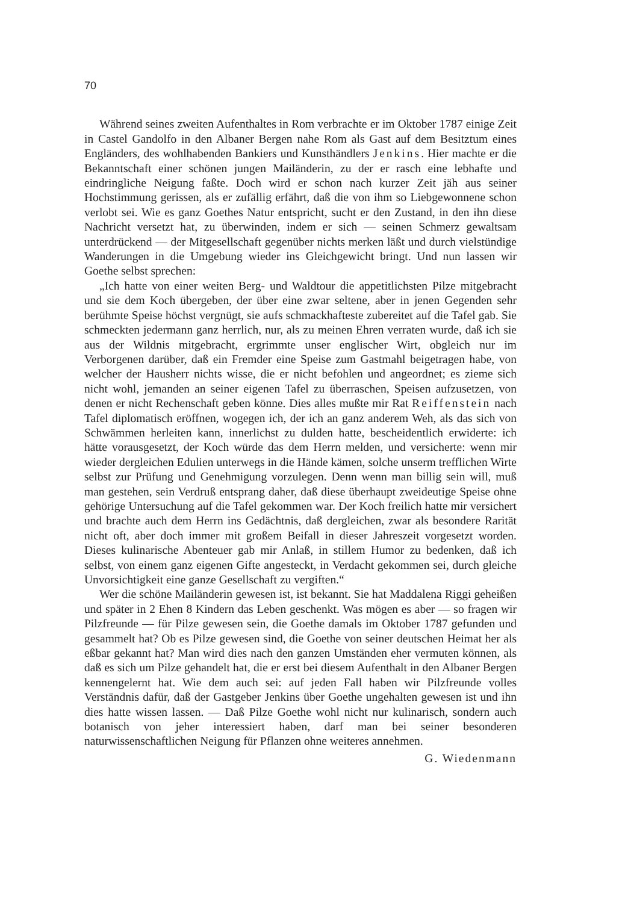70
Während seines zweiten Aufenthaltes in Rom verbrachte er im Oktober 1787 einige Zeit in Castel Gandolfo in den Albaner Bergen nahe Rom als Gast auf dem Besitztum eines Engländers, des wohlhabenden Bankiers und Kunsthändlers Jenkins. Hier machte er die Bekanntschaft einer schönen jungen Mailänderin, zu der er rasch eine lebhafte und eindringliche Neigung faßte. Doch wird er schon nach kurzer Zeit jäh aus seiner Hochstimmung gerissen, als er zufällig erfährt, daß die von ihm so Liebgewonnene schon verlobt sei. Wie es ganz Goethes Natur entspricht, sucht er den Zustand, in den ihn diese Nachricht versetzt hat, zu überwinden, indem er sich — seinen Schmerz gewaltsam unterdrückend — der Mitgesellschaft gegenüber nichts merken läßt und durch vielstündige Wanderungen in die Umgebung wieder ins Gleichgewicht bringt. Und nun lassen wir Goethe selbst sprechen:
„Ich hatte von einer weiten Berg- und Waldtour die appetitlichsten Pilze mitgebracht und sie dem Koch übergeben, der über eine zwar seltene, aber in jenen Gegenden sehr berühmte Speise höchst vergnügt, sie aufs schmackhafteste zubereitet auf die Tafel gab. Sie schmeckten jedermann ganz herrlich, nur, als zu meinen Ehren verraten wurde, daß ich sie aus der Wildnis mitgebracht, ergrimmte unser englischer Wirt, obgleich nur im Verborgenen darüber, daß ein Fremder eine Speise zum Gastmahl beigetragen habe, von welcher der Hausherr nichts wisse, die er nicht befohlen und angeordnet; es zieme sich nicht wohl, jemanden an seiner eigenen Tafel zu überraschen, Speisen aufzusetzen, von denen er nicht Rechenschaft geben könne. Dies alles mußte mir Rat Reiffenstein nach Tafel diplomatisch eröffnen, wogegen ich, der ich an ganz anderem Weh, als das sich von Schwämmen herleiten kann, innerlichst zu dulden hatte, bescheidentlich erwiderte: ich hätte vorausgesetzt, der Koch würde das dem Herrn melden, und versicherte: wenn mir wieder dergleichen Edulien unterwegs in die Hände kämen, solche unserm trefflichen Wirte selbst zur Prüfung und Genehmigung vorzulegen. Denn wenn man billig sein will, muß man gestehen, sein Verdruß entsprang daher, daß diese überhaupt zweideutige Speise ohne gehörige Untersuchung auf die Tafel gekommen war. Der Koch freilich hatte mir versichert und brachte auch dem Herrn ins Gedächtnis, daß dergleichen, zwar als besondere Rarität nicht oft, aber doch immer mit großem Beifall in dieser Jahreszeit vorgesetzt worden. Dieses kulinarische Abenteuer gab mir Anlaß, in stillem Humor zu bedenken, daß ich selbst, von einem ganz eigenen Gifte angesteckt, in Verdacht gekommen sei, durch gleiche Unvorsichtigkeit eine ganze Gesellschaft zu vergiften.“
Wer die schöne Mailänderin gewesen ist, ist bekannt. Sie hat Maddalena Riggi geheißen und später in 2 Ehen 8 Kindern das Leben geschenkt. Was mögen es aber — so fragen wir Pilzfreunde — für Pilze gewesen sein, die Goethe damals im Oktober 1787 gefunden und gesammelt hat? Ob es Pilze gewesen sind, die Goethe von seiner deutschen Heimat her als eßbar gekannt hat? Man wird dies nach den ganzen Umständen eher vermuten können, als daß es sich um Pilze gehandelt hat, die er erst bei diesem Aufenthalt in den Albaner Bergen kennengelernt hat. Wie dem auch sei: auf jeden Fall haben wir Pilzfreunde volles Verständnis dafür, daß der Gastgeber Jenkins über Goethe ungehalten gewesen ist und ihn dies hatte wissen lassen. — Daß Pilze Goethe wohl nicht nur kulinarisch, sondern auch botanisch von jeher interessiert haben, darf man bei seiner besonderen naturwissenschaftlichen Neigung für Pflanzen ohne weiteres annehmen.
G. Wiedenmann